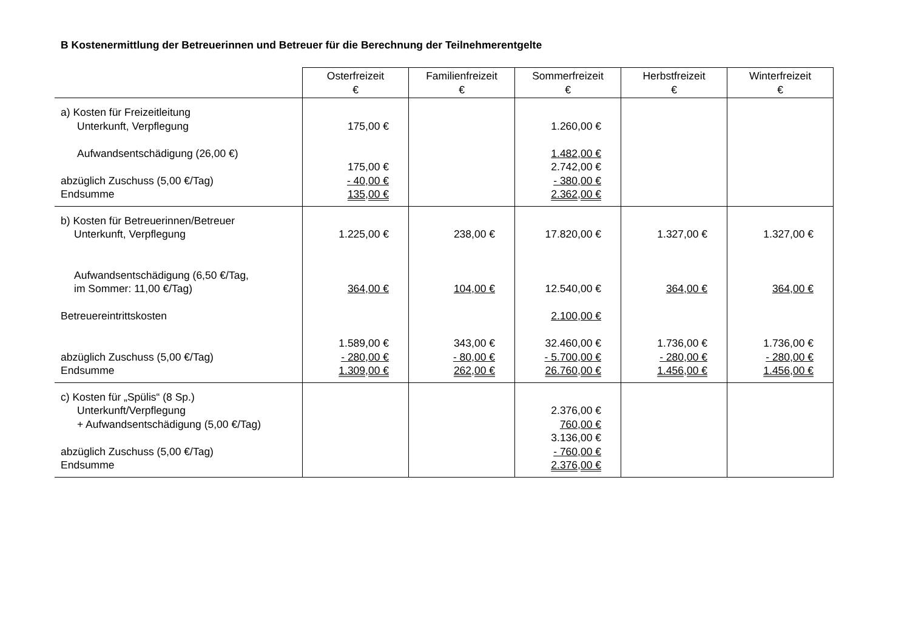B Kostenermittlung der Betreuerinnen und Betreuer für die Berechnung der Teilnehmerentgelte
| | Osterfreizeit € | Familienfreizeit € | Sommerfreizeit € | Herbstfreizeit € | Winterfreizeit € |
| --- | --- | --- | --- | --- | --- |
| a) Kosten für Freizeitleitung Unterkunft, Verpflegung Aufwandsentschädigung (26,00 €) abzüglich Zuschuss (5,00 €/Tag) Endsumme | 175,00 € 175,00 € - 40,00 € 135,00 € | | 1.260,00 € 1.482,00 € 2.742,00 € - 380,00 € 2.362,00 € | | |
| b) Kosten für Betreuerinnen/Betreuer Unterkunft, Verpflegung Aufwandsentschädigung (6,50 €/Tag, im Sommer: 11,00 €/Tag) Betreuereintrittskosten abzüglich Zuschuss (5,00 €/Tag) Endsumme | 1.225,00 € 364,00 € 1.589,00 € - 280,00 € 1.309,00 € | 238,00 € 104,00 € 343,00 € - 80,00 € 262,00 € | 17.820,00 € 12.540,00 € 2.100,00 € 32.460,00 € - 5.700,00 € 26.760,00 € | 1.327,00 € 364,00 € 1.736,00 € - 280,00 € 1.456,00 € | 1.327,00 € 364,00 € 1.736,00 € - 280,00 € 1.456,00 € |
| c) Kosten für „Spülis“ (8 Sp.) Unterkunft/Verpflegung + Aufwandsentschädigung (5,00 €/Tag) abzüglich Zuschuss (5,00 €/Tag) Endsumme | | | 2.376,00 € 760,00 € 3.136,00 € - 760,00 € 2.376,00 € | | |